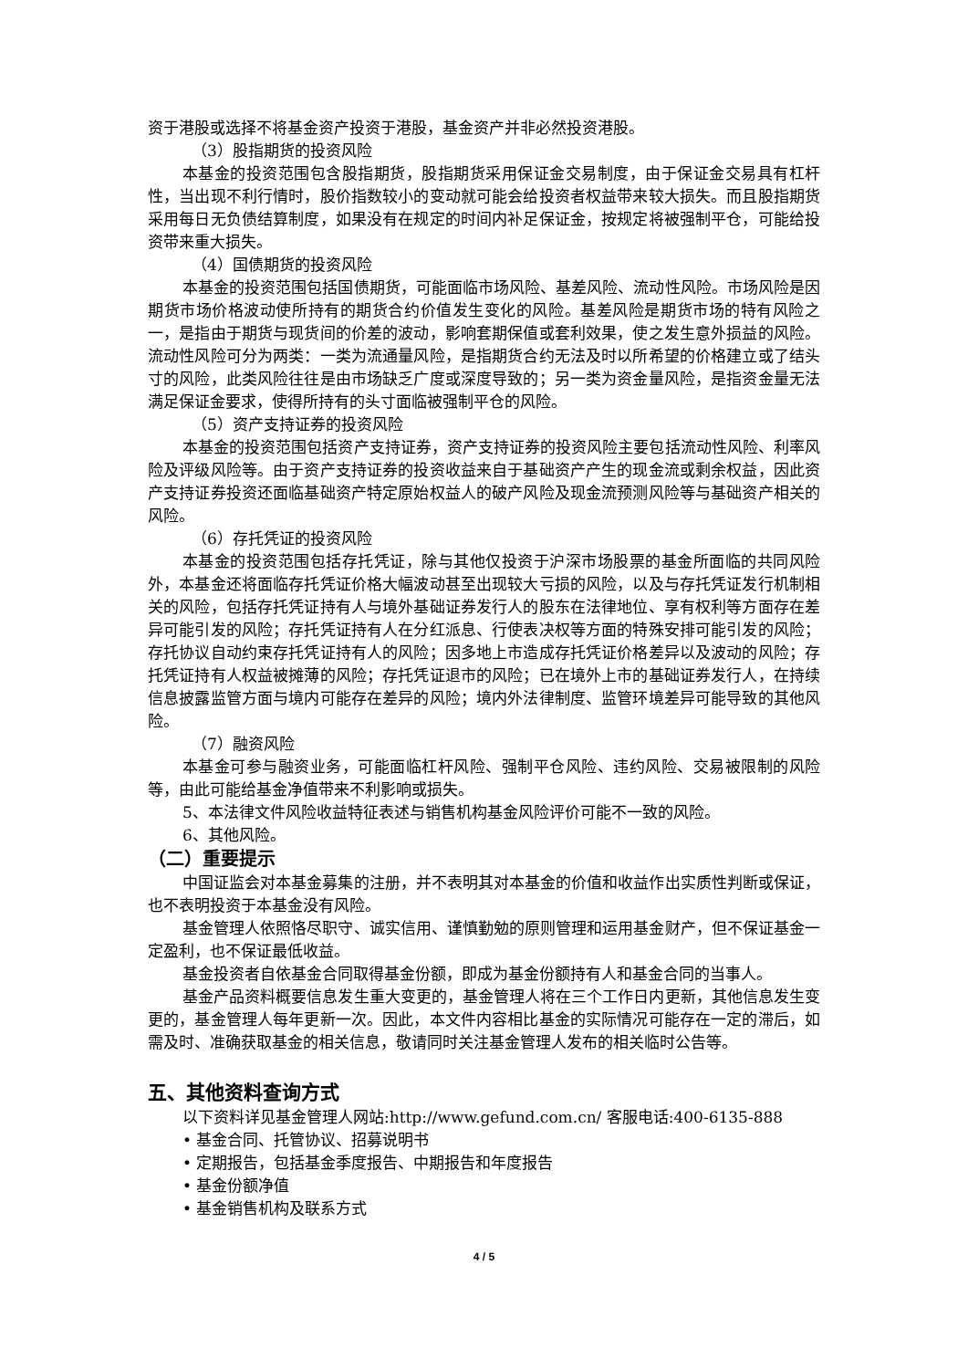资于港股或选择不将基金资产投资于港股，基金资产并非必然投资港股。
（3）股指期货的投资风险
本基金的投资范围包含股指期货，股指期货采用保证金交易制度，由于保证金交易具有杠杆性，当出现不利行情时，股价指数较小的变动就可能会给投资者权益带来较大损失。而且股指期货采用每日无负债结算制度，如果没有在规定的时间内补足保证金，按规定将被强制平仓，可能给投资带来重大损失。
（4）国债期货的投资风险
本基金的投资范围包括国债期货，可能面临市场风险、基差风险、流动性风险。市场风险是因期货市场价格波动使所持有的期货合约价值发生变化的风险。基差风险是期货市场的特有风险之一，是指由于期货与现货间的价差的波动，影响套期保值或套利效果，使之发生意外损益的风险。流动性风险可分为两类：一类为流通量风险，是指期货合约无法及时以所希望的价格建立或了结头寸的风险，此类风险往往是由市场缺乏广度或深度导致的；另一类为资金量风险，是指资金量无法满足保证金要求，使得所持有的头寸面临被强制平仓的风险。
（5）资产支持证券的投资风险
本基金的投资范围包括资产支持证券，资产支持证券的投资风险主要包括流动性风险、利率风险及评级风险等。由于资产支持证券的投资收益来自于基础资产产生的现金流或剩余权益，因此资产支持证券投资还面临基础资产特定原始权益人的破产风险及现金流预测风险等与基础资产相关的风险。
（6）存托凭证的投资风险
本基金的投资范围包括存托凭证，除与其他仅投资于沪深市场股票的基金所面临的共同风险外，本基金还将面临存托凭证价格大幅波动甚至出现较大亏损的风险，以及与存托凭证发行机制相关的风险，包括存托凭证持有人与境外基础证券发行人的股东在法律地位、享有权利等方面存在差异可能引发的风险；存托凭证持有人在分红派息、行使表决权等方面的特殊安排可能引发的风险；存托协议自动约束存托凭证持有人的风险；因多地上市造成存托凭证价格差异以及波动的风险；存托凭证持有人权益被摊薄的风险；存托凭证退市的风险；已在境外上市的基础证券发行人，在持续信息披露监管方面与境内可能存在差异的风险；境内外法律制度、监管环境差异可能导致的其他风险。
（7）融资风险
本基金可参与融资业务，可能面临杠杆风险、强制平仓风险、违约风险、交易被限制的风险等，由此可能给基金净值带来不利影响或损失。
5、本法律文件风险收益特征表述与销售机构基金风险评价可能不一致的风险。
6、其他风险。
（二）重要提示
中国证监会对本基金募集的注册，并不表明其对本基金的价值和收益作出实质性判断或保证，也不表明投资于本基金没有风险。
基金管理人依照恪尽职守、诚实信用、谨慎勤勉的原则管理和运用基金财产，但不保证基金一定盈利，也不保证最低收益。
基金投资者自依基金合同取得基金份额，即成为基金份额持有人和基金合同的当事人。
基金产品资料概要信息发生重大变更的，基金管理人将在三个工作日内更新，其他信息发生变更的，基金管理人每年更新一次。因此，本文件内容相比基金的实际情况可能存在一定的滞后，如需及时、准确获取基金的相关信息，敬请同时关注基金管理人发布的相关临时公告等。
五、其他资料查询方式
以下资料详见基金管理人网站:http://www.gefund.com.cn/ 客服电话:400-6135-888
• 基金合同、托管协议、招募说明书
• 定期报告，包括基金季度报告、中期报告和年度报告
• 基金份额净值
• 基金销售机构及联系方式
4 / 5